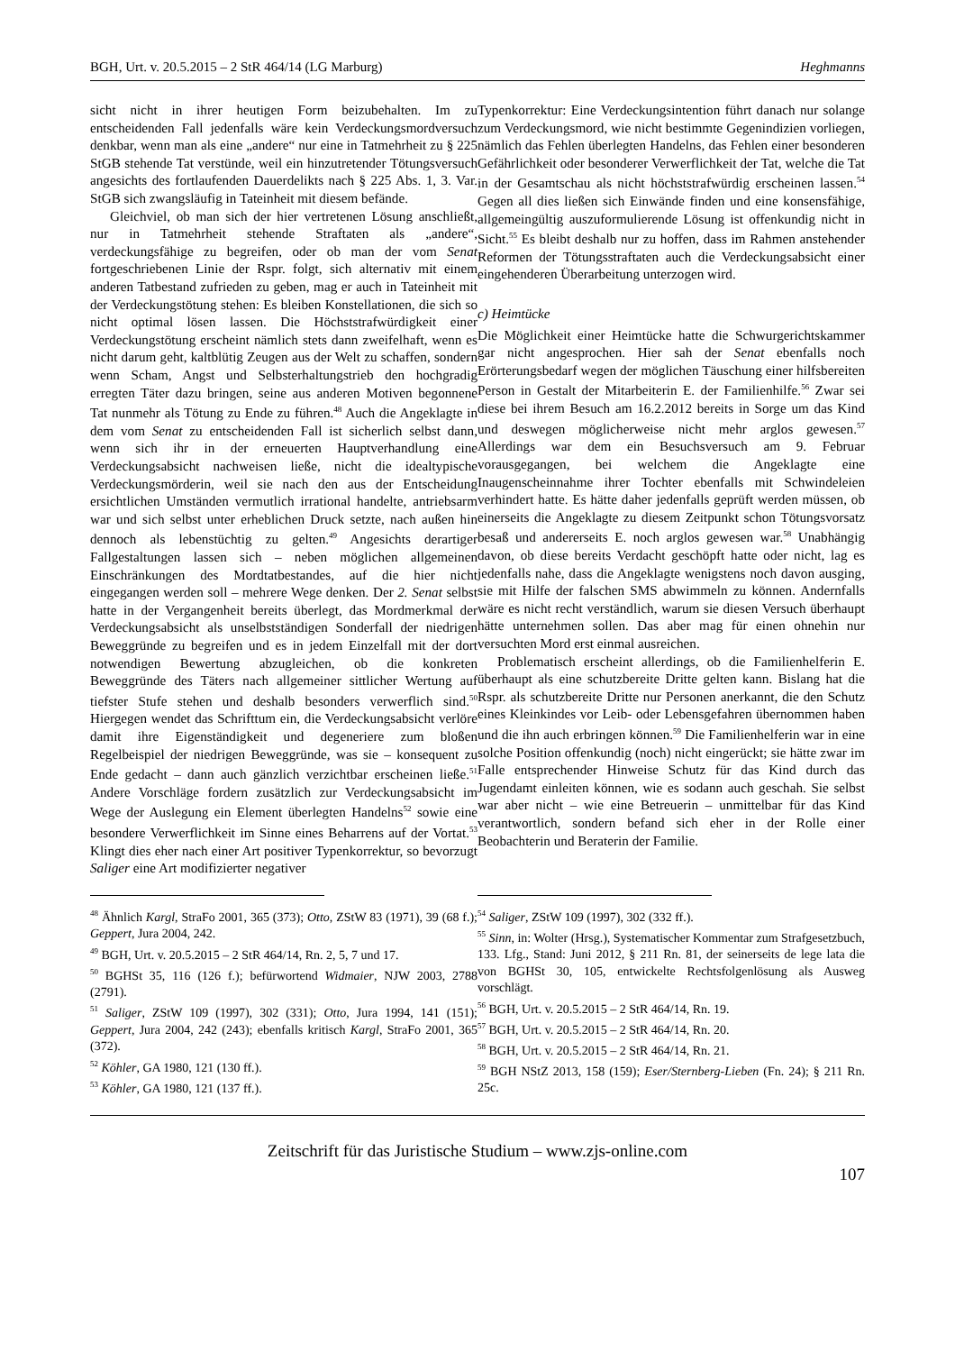BGH, Urt. v. 20.5.2015 – 2 StR 464/14 (LG Marburg) Heghmanns
sicht nicht in ihrer heutigen Form beizubehalten. Im zu entscheidenden Fall jedenfalls wäre kein Verdeckungsmordversuch denkbar, wenn man als eine „andere“ nur eine in Tatmehrheit zu § 225 StGB stehende Tat verstünde, weil ein hinzutretender Tötungsversuch angesichts des fortlaufenden Dauerdelikts nach § 225 Abs. 1, 3. Var. StGB sich zwangsläufig in Tateinheit mit diesem befände.
Gleichviel, ob man sich der hier vertretenen Lösung anschließt, nur in Tatmehrheit stehende Straftaten als „andere“, verdeckungsfähige zu begreifen, oder ob man der vom Senat fortgeschriebenen Linie der Rspr. folgt, sich alternativ mit einem anderen Tatbestand zufrieden zu geben, mag er auch in Tateinheit mit der Verdeckungstötung stehen: Es bleiben Konstellationen, die sich so nicht optimal lösen lassen. Die Höchststrafwürdigkeit einer Verdeckungstötung erscheint nämlich stets dann zweifelhaft, wenn es nicht darum geht, kaltblütig Zeugen aus der Welt zu schaffen, sondern wenn Scham, Angst und Selbsterhaltungstrieb den hochgradig erregten Täter dazu bringen, seine aus anderen Motiven begonnene Tat nunmehr als Tötung zu Ende zu führen.<sup>48</sup> Auch die Angeklagte in dem vom Senat zu entscheidenden Fall ist sicherlich selbst dann, wenn sich ihr in der erneuerten Hauptverhandlung eine Verdeckungsabsicht nachweisen ließe, nicht die idealtypische Verdeckungsmörderin, weil sie nach den aus der Entscheidung ersichtlichen Umständen vermutlich irrational handelte, antriebsarm war und sich selbst unter erheblichen Druck setzte, nach außen hin dennoch als lebenstüchtig zu gelten.<sup>49</sup> Angesichts derartiger Fallgestaltungen lassen sich – neben möglichen allgemeinen Einschränkungen des Mordtatbestandes, auf die hier nicht eingegangen werden soll – mehrere Wege denken. Der 2. Senat selbst hatte in der Vergangenheit bereits überlegt, das Mordmerkmal der Verdeckungsabsicht als unselbstständigen Sonderfall der niedrigen Beweggründe zu begreifen und es in jedem Einzelfall mit der dort notwendigen Bewertung abzugleichen, ob die konkreten Beweggründe des Täters nach allgemeiner sittlicher Wertung auf tiefster Stufe stehen und deshalb besonders verwerflich sind.<sup>50</sup> Hiergegen wendet das Schrifttum ein, die Verdeckungsabsicht verlöre damit ihre Eigenständigkeit und degeneriere zum bloßen Regelbeispiel der niedrigen Beweggründe, was sie – konsequent zu Ende gedacht – dann auch gänzlich verzichtbar erscheinen ließe.<sup>51</sup> Andere Vorschläge fordern zusätzlich zur Verdeckungsabsicht im Wege der Auslegung ein Element überlegten Handelns<sup>52</sup> sowie eine besondere Verwerflichkeit im Sinne eines Beharrens auf der Vortat.<sup>53</sup> Klingt dies eher nach einer Art positiver Typenkorrektur, so bevorzugt Saliger eine Art modifizierter negativer
Typenkorrektur: Eine Verdeckungsintention führt danach nur solange zum Verdeckungsmord, wie nicht bestimmte Gegenindizien vorliegen, nämlich das Fehlen überlegten Handelns, das Fehlen einer besonderen Gefährlichkeit oder besonderer Verwerflichkeit der Tat, welche die Tat in der Gesamtschau als nicht höchststrafwürdig erscheinen lassen.<sup>54</sup> Gegen all dies ließen sich Einwände finden und eine konsensfähige, allgemeingültig auszuformulierende Lösung ist offenkundig nicht in Sicht.<sup>55</sup> Es bleibt deshalb nur zu hoffen, dass im Rahmen anstehender Reformen der Tötungsstraftaten auch die Verdeckungsabsicht einer eingehenderen Überarbeitung unterzogen wird.
c) Heimtücke
Die Möglichkeit einer Heimtücke hatte die Schwurgerichtskammer gar nicht angesprochen. Hier sah der Senat ebenfalls noch Erörterungsbedarf wegen der möglichen Täuschung einer hilfsbereiten Person in Gestalt der Mitarbeiterin E. der Familienhilfe.<sup>56</sup> Zwar sei diese bei ihrem Besuch am 16.2.2012 bereits in Sorge um das Kind und deswegen möglicherweise nicht mehr arglos gewesen.<sup>57</sup> Allerdings war dem ein Besuchsversuch am 9. Februar vorausgegangen, bei welchem die Angeklagte eine Inaugenscheinnahme ihrer Tochter ebenfalls mit Schwindeleien verhindert hatte. Es hätte daher jedenfalls geprüft werden müssen, ob einerseits die Angeklagte zu diesem Zeitpunkt schon Tötungsvorsatz besaß und andererseits E. noch arglos gewesen war.<sup>58</sup> Unabhängig davon, ob diese bereits Verdacht geschöpft hatte oder nicht, lag es jedenfalls nahe, dass die Angeklagte wenigstens noch davon ausging, sie mit Hilfe der falschen SMS abwimmeln zu können. Andernfalls wäre es nicht recht verständlich, warum sie diesen Versuch überhaupt hätte unternehmen sollen. Das aber mag für einen ohnehin nur versuchten Mord erst einmal ausreichen.
Problematisch erscheint allerdings, ob die Familienhelferin E. überhaupt als eine schutzbereite Dritte gelten kann. Bislang hat die Rspr. als schutzbereite Dritte nur Personen anerkannt, die den Schutz eines Kleinkindes vor Leib- oder Lebensgefahren übernommen haben und die ihn auch erbringen können.<sup>59</sup> Die Familienhelferin war in eine solche Position offenkundig (noch) nicht eingerückt; sie hätte zwar im Falle entsprechender Hinweise Schutz für das Kind durch das Jugendamt einleiten können, wie es sodann auch geschah. Sie selbst war aber nicht – wie eine Betreuerin – unmittelbar für das Kind verantwortlich, sondern befand sich eher in der Rolle einer Beobachterin und Beraterin der Familie.
<sup>48</sup> Ähnlich Kargl, StraFo 2001, 365 (373); Otto, ZStW 83 (1971), 39 (68 f.); Geppert, Jura 2004, 242.
<sup>49</sup> BGH, Urt. v. 20.5.2015 – 2 StR 464/14, Rn. 2, 5, 7 und 17.
<sup>50</sup> BGHSt 35, 116 (126 f.); befürwortend Widmaier, NJW 2003, 2788 (2791).
<sup>51</sup> Saliger, ZStW 109 (1997), 302 (331); Otto, Jura 1994, 141 (151); Geppert, Jura 2004, 242 (243); ebenfalls kritisch Kargl, StraFo 2001, 365 (372).
<sup>52</sup> Köhler, GA 1980, 121 (130 ff.).
<sup>53</sup> Köhler, GA 1980, 121 (137 ff.).
<sup>54</sup> Saliger, ZStW 109 (1997), 302 (332 ff.).
<sup>55</sup> Sinn, in: Wolter (Hrsg.), Systematischer Kommentar zum Strafgesetzbuch, 133. Lfg., Stand: Juni 2012, § 211 Rn. 81, der seinerseits de lege lata die von BGHSt 30, 105, entwickelte Rechtsfolgenlösung als Ausweg vorschlägt.
<sup>56</sup> BGH, Urt. v. 20.5.2015 – 2 StR 464/14, Rn. 19.
<sup>57</sup> BGH, Urt. v. 20.5.2015 – 2 StR 464/14, Rn. 20.
<sup>58</sup> BGH, Urt. v. 20.5.2015 – 2 StR 464/14, Rn. 21.
<sup>59</sup> BGH NStZ 2013, 158 (159); Eser/Sternberg-Lieben (Fn. 24); § 211 Rn. 25c.
Zeitschrift für das Juristische Studium – www.zjs-online.com
107